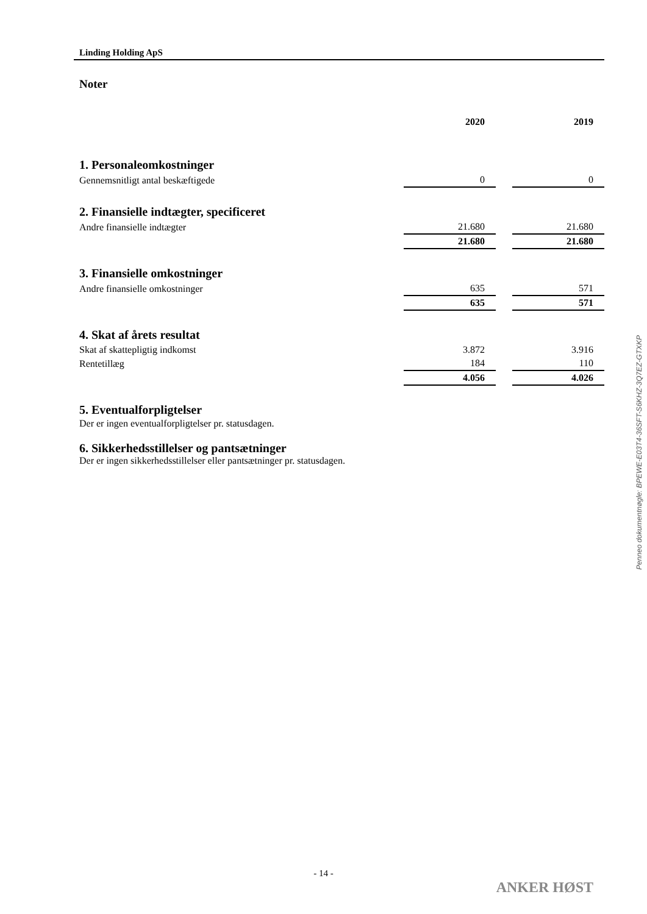Linding Holding ApS
Noter
| | 2020 | | 2019 |
| --- | --- | --- | --- |
| 1. Personaleomkostninger | | | |
| Gennemsnitligt antal beskæftigede | 0 | | 0 |
| 2. Finansielle indtægter, specificeret | | | |
| Andre finansielle indtægter | 21.680 | | 21.680 |
| | 21.680 | | 21.680 |
| 3. Finansielle omkostninger | | | |
| Andre finansielle omkostninger | 635 | | 571 |
| | 635 | | 571 |
| 4. Skat af årets resultat | | | |
| Skat af skattepligtig indkomst | 3.872 | | 3.916 |
| Rentetillæg | 184 | | 110 |
| | 4.056 | | 4.026 |
| 5. Eventualforpligtelser | | | |
Der er ingen eventualforpligtelser pr. statusdagen.
6. Sikkerhedsstillelser og pantsætninger
Der er ingen sikkerhedsstillelser eller pantsætninger pr. statusdagen.
Penneo dokumentnøgle: BPEWE-E03T4-36SFT-S6KHZ-3Q7EZ-GTXKP
- 14 -
ANKER HØST